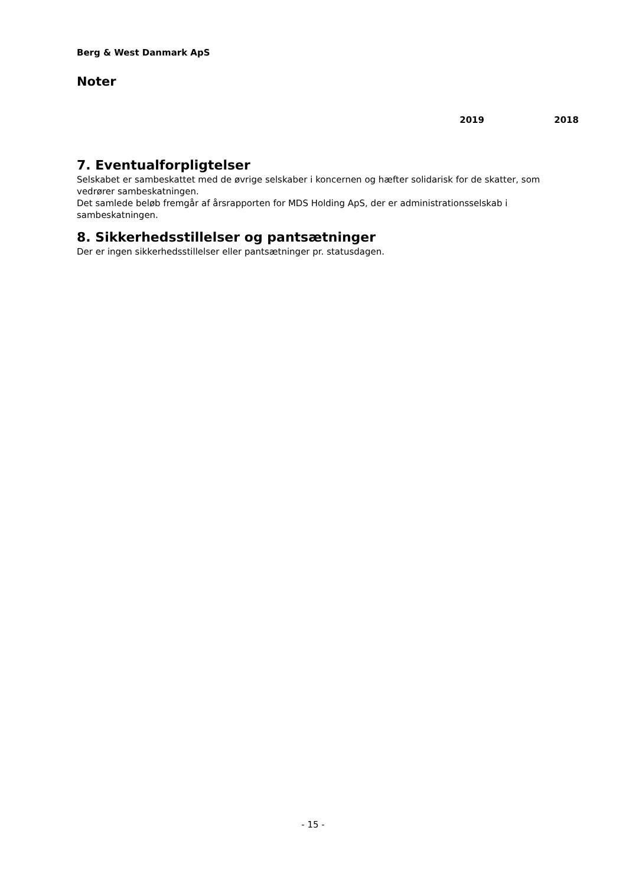Berg & West Danmark ApS
Noter
2019 2018
7. Eventualforpligtelser
Selskabet er sambeskattet med de øvrige selskaber i koncernen og hæfter solidarisk for de skatter, som vedrører sambeskatningen.
Det samlede beløb fremgår af årsrapporten for MDS Holding ApS, der er administrationsselskab i sambeskatningen.
8. Sikkerhedsstillelser og pantsætninger
Der er ingen sikkerhedsstillelser eller pantsætninger pr. statusdagen.
- 15 -